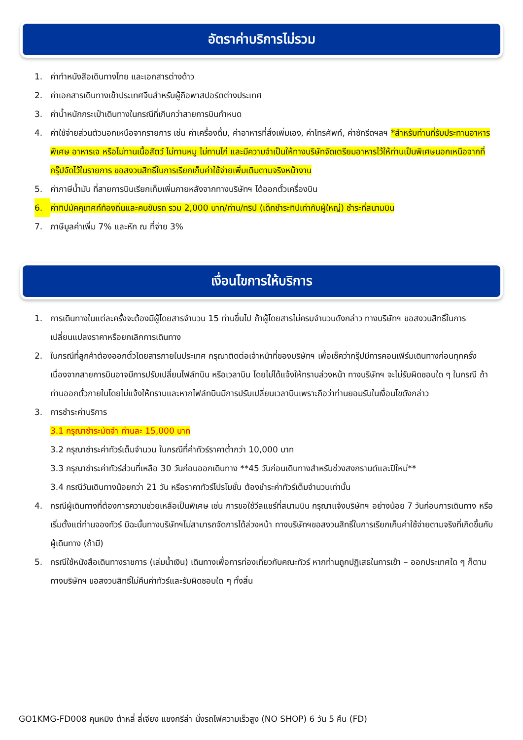อัตราค่าบริการไม่รวม
1. ค่าทำหนังสือเดินทางไทย และเอกสารต่างด้าว
2. ค่าเอกสารเดินทางเข้าประเทศจีนสำหรับผู้ถือพาสปอร์ตต่างประเทศ
3. ค่าน้ำหนักกระเป๋าเดินทางในกรณีที่เกินกว่าสายการบินกำหนด
4. ค่าใช้จ่ายส่วนตัวนอกเหนือจากรายการ เช่น ค่าเครื่องดื่ม, ค่าอาหารที่สั่งเพิ่มเอง, ค่าโทรศัพท์, ค่าซักรีดฯลฯ *สำหรับท่านที่รับประทานอาหารพิเศษ อาหารเจ หรือไม่ทานเนื้อสัตว์ ไม่ทานหมู ไม่ทานไก่ และมีความจำเป็นให้ทางบริษัทจัดเตรียมอาหารไว้ให้ท่านเป็นพิเศษนอกเหนือจากที่กรุ๊ปจัดไว้ในรายการ ขอสงวนสิทธิ์ในการเรียกเก็บค่าใช้จ่ายเพิ่มเติมตามจริงหน้างาน
5. ค่าภาษีน้ำมัน ที่สายการบินเรียกเก็บเพิ่มภายหลังจากทางบริษัทฯ ได้ออกตั๋วเครื่องบิน
6. ค่าทิปมัคคุเทศก์ท้องถิ่นและคนขับรถ รวม 2,000 บาท/ท่าน/ทริป (เด็กชำระทิปเท่ากับผู้ใหญ่) ชำระที่สนามบิน
7. ภาษีมูลค่าเพิ่ม 7% และหัก ณ ที่จ่าย 3%
เงื่อนไขการให้บริการ
1. การเดินทางในแต่ละครั้งจะต้องมีผู้โดยสารจำนวน 15 ท่านขึ้นไป ถ้าผู้โดยสารไม่ครบจำนวนดังกล่าว ทางบริษัทฯ ขอสงวนสิทธิ์ในการเปลี่ยนแปลงราคาหรือยกเลิกการเดินทาง
2. ในกรณีที่ลูกค้าต้องออกตั๋วโดยสารภายในประเทศ กรุณาติดต่อเจ้าหน้าที่ของบริษัทฯ เพื่อเช็คว่ากรุ๊ปมีการคอนเฟิร์มเดินทางก่อนทุกครั้ง เนื่องจากสายการบินอาจมีการปรับเปลี่ยนไฟล์ทบิน หรือเวลาบิน โดยไม่ได้แจ้งให้ทราบล่วงหน้า ทางบริษัทฯ จะไม่รับผิดชอบใด ๆ ในกรณี ถ้าท่านออกตั๋วภายในโดยไม่แจ้งให้ทราบและหากไฟล์ทบินมีการปรับเปลี่ยนเวลาบินเพราะถือว่าท่านยอมรับในเงื่อนไขดังกล่าว
3. การชำระค่าบริการ
3.1 กรุณาชำระมัดจำ ท่านละ 15,000 บาท
3.2 กรุณาชำระค่าทัวร์เต็มจำนวน ในกรณีที่ค่าทัวร์ราคาต่ำกว่า 10,000 บาท
3.3 กรุณาชำระค่าทัวร์ส่วนที่เหลือ 30 วันก่อนออกเดินทาง **45 วันก่อนเดินทางสำหรับช่วงสงกรานต์และปีใหม่**
3.4 กรณีวันเดินทางน้อยกว่า 21 วัน หรือราคาทัวร์โปรโมชั่น ต้องชำระค่าทัวร์เต็มจำนวนเท่านั้น
4. กรณีผู้เดินทางที่ต้องการความช่วยเหลือเป็นพิเศษ เช่น การขอใช้วีลแชร์ที่สนามบิน กรุณาแจ้งบริษัทฯ อย่างน้อย 7 วันก่อนการเดินทาง หรือเริ่มตั้งแต่ท่านจองทัวร์ มิฉะนั้นทางบริษัทฯไม่สามารถจัดการได้ล่วงหน้า ทางบริษัทฯขอสงวนสิทธิ์ในการเรียกเก็บค่าใช้จ่ายตามจริงที่เกิดขึ้นกับผู้เดินทาง (ถ้ามี)
5. กรณีใช้หนังสือเดินทางราชการ (เล่มน้ำเงิน) เดินทางเพื่อการท่องเที่ยวกับคณะทัวร์ หากท่านถูกปฏิเสธในการเข้า – ออกประเทศใด ๆ ก็ตาม ทางบริษัทฯ ขอสงวนสิทธิ์ไม่คืนค่าทัวร์และรับผิดชอบใด ๆ ทั้งสิ้น
GO1KMG-FD008 คุนหมิง ต้าหลี่ ลี่เจียง แชงกรีล่า นั่งรถไฟความเร็วสูง (NO SHOP) 6 วัน 5 คืน (FD)